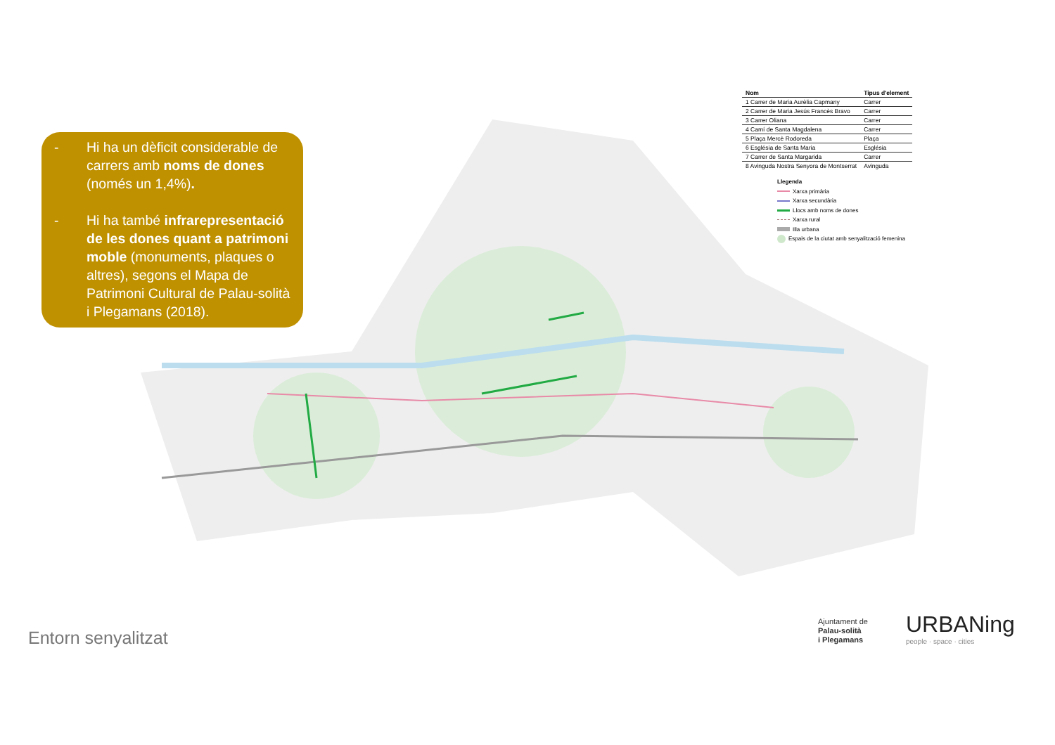- Hi ha un dèficit considerable de carrers amb noms de dones (només un 1,4%).
- Hi ha també infrarepresentació de les dones quant a patrimoni moble (monuments, plaques o altres), segons el Mapa de Patrimoni Cultural de Palau-solità i Plegamans (2018).
| Nom | Tipus d'element |
| --- | --- |
| 1 Carrer de Maria Aurèlia Capmany | Carrer |
| 2 Carrer de Maria Jesús Francès Bravo | Carrer |
| 3 Carrer Oliana | Carrer |
| 4 Camí de Santa Magdalena | Carrer |
| 5 Plaça Mercè Rodoreda | Plaça |
| 6 Església de Santa Maria | Església |
| 7 Carrer de Santa Margarida | Carrer |
| 8 Avinguda Nostra Senyora de Montserrat | Avinguda |
Llegenda
Xarxa primària
Xarxa secundària
Llocs amb noms de dones
Xarxa rural
Illa urbana
Espais de la ciutat amb senyalització femenina
Entorn senyalitzat
Ajuntament de
Palau-solità
i Plegamans
URBANing
people · space · cities